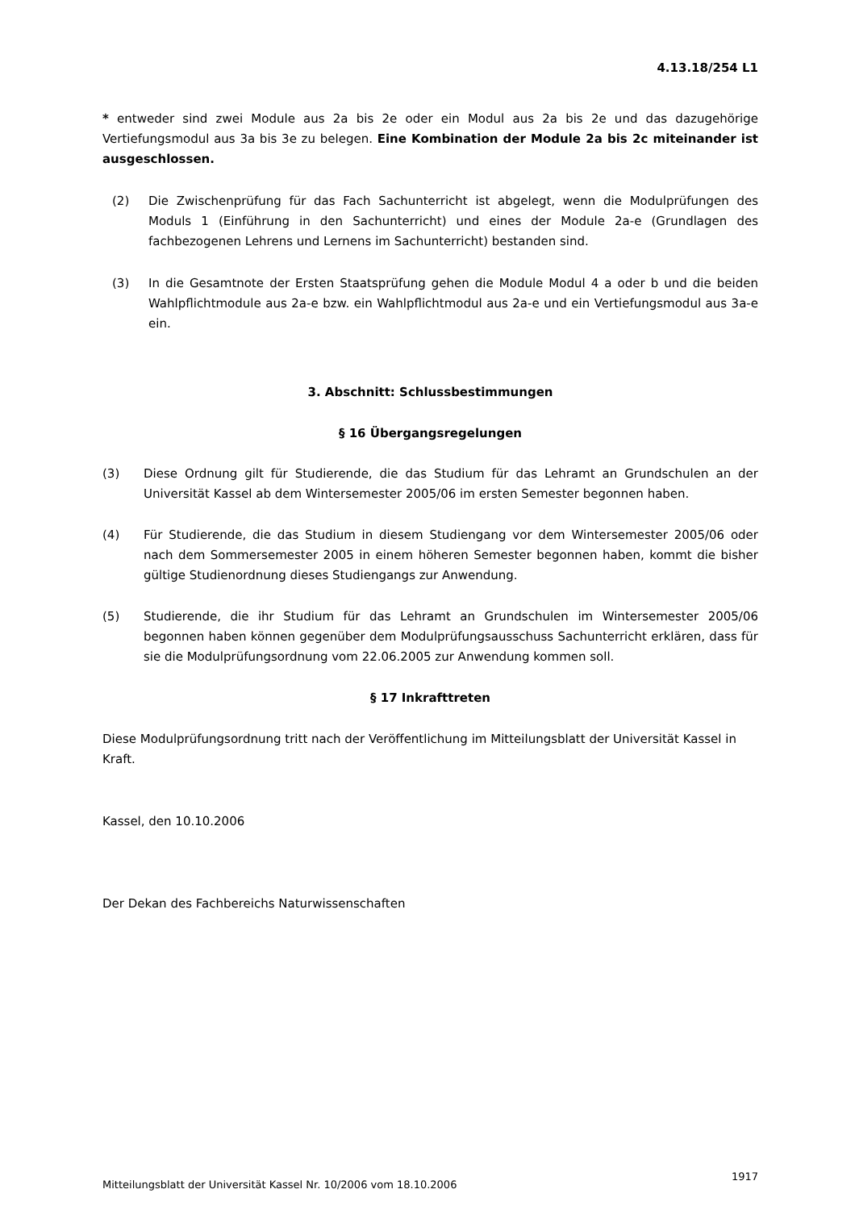4.13.18/254 L1
* entweder sind zwei Module aus 2a bis 2e oder ein Modul aus 2a bis 2e und das dazugehörige Vertiefungsmodul aus 3a bis 3e zu belegen. Eine Kombination der Module 2a bis 2c miteinander ist ausgeschlossen.
(2) Die Zwischenprüfung für das Fach Sachunterricht ist abgelegt, wenn die Modulprüfungen des Moduls 1 (Einführung in den Sachunterricht) und eines der Module 2a-e (Grundlagen des fachbezogenen Lehrens und Lernens im Sachunterricht) bestanden sind.
(3) In die Gesamtnote der Ersten Staatsprüfung gehen die Module Modul 4 a oder b und die beiden Wahlpflichtmodule aus 2a-e bzw. ein Wahlpflichtmodul aus 2a-e und ein Vertiefungsmodul aus 3a-e ein.
3. Abschnitt: Schlussbestimmungen
§ 16 Übergangsregelungen
(3) Diese Ordnung gilt für Studierende, die das Studium für das Lehramt an Grundschulen an der Universität Kassel ab dem Wintersemester 2005/06 im ersten Semester begonnen haben.
(4) Für Studierende, die das Studium in diesem Studiengang vor dem Wintersemester 2005/06 oder nach dem Sommersemester 2005 in einem höheren Semester begonnen haben, kommt die bisher gültige Studienordnung dieses Studiengangs zur Anwendung.
(5) Studierende, die ihr Studium für das Lehramt an Grundschulen im Wintersemester 2005/06 begonnen haben können gegenüber dem Modulprüfungsausschuss Sachunterricht erklären, dass für sie die Modulprüfungsordnung vom 22.06.2005 zur Anwendung kommen soll.
§ 17 Inkrafttreten
Diese Modulprüfungsordnung tritt nach der Veröffentlichung im Mitteilungsblatt der Universität Kassel in Kraft.
Kassel, den 10.10.2006
Der Dekan des Fachbereichs Naturwissenschaften
Mitteilungsblatt der Universität Kassel Nr. 10/2006 vom 18.10.2006 1917